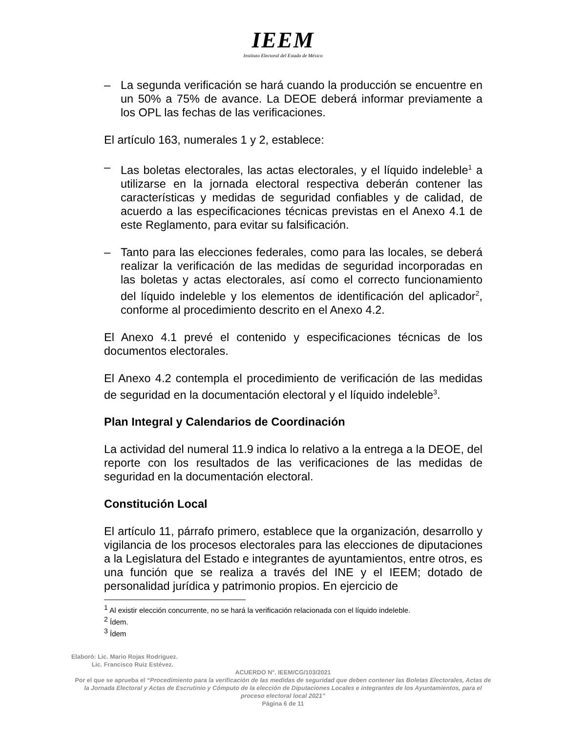IEEM
Instituto Electoral del Estado de México
– La segunda verificación se hará cuando la producción se encuentre en un 50% a 75% de avance. La DEOE deberá informar previamente a los OPL las fechas de las verificaciones.
El artículo 163, numerales 1 y 2, establece:
– Las boletas electorales, las actas electorales, y el líquido indeleble<sup>1</sup> a utilizarse en la jornada electoral respectiva deberán contener las características y medidas de seguridad confiables y de calidad, de acuerdo a las especificaciones técnicas previstas en el Anexo 4.1 de este Reglamento, para evitar su falsificación.
– Tanto para las elecciones federales, como para las locales, se deberá realizar la verificación de las medidas de seguridad incorporadas en las boletas y actas electorales, así como el correcto funcionamiento del líquido indeleble y los elementos de identificación del aplicador<sup>2</sup>, conforme al procedimiento descrito en el Anexo 4.2.
El Anexo 4.1 prevé el contenido y especificaciones técnicas de los documentos electorales.
El Anexo 4.2 contempla el procedimiento de verificación de las medidas de seguridad en la documentación electoral y el líquido indeleble<sup>3</sup>.
Plan Integral y Calendarios de Coordinación
La actividad del numeral 11.9 indica lo relativo a la entrega a la DEOE, del reporte con los resultados de las verificaciones de las medidas de seguridad en la documentación electoral.
Constitución Local
El artículo 11, párrafo primero, establece que la organización, desarrollo y vigilancia de los procesos electorales para las elecciones de diputaciones a la Legislatura del Estado e integrantes de ayuntamientos, entre otros, es una función que se realiza a través del INE y el IEEM; dotado de personalidad jurídica y patrimonio propios. En ejercicio de
<sup>1</sup> Al existir elección concurrente, no se hará la verificación relacionada con el líquido indeleble.
<sup>2</sup> Ídem.
<sup>3</sup> Ídem
Elaboró: Lic. Mario Rojas Rodríguez.
Lic. Francisco Ruiz Estévez.
ACUERDO N°. IEEM/CG/103/2021
Por el que se aprueba el “Procedimiento para la verificación de las medidas de seguridad que deben contener las Boletas Electorales, Actas de la Jornada Electoral y Actas de Escrutinio y Cómputo de la elección de Diputaciones Locales e integrantes de los Ayuntamientos, para el proceso electoral local 2021”
Página 6 de 11